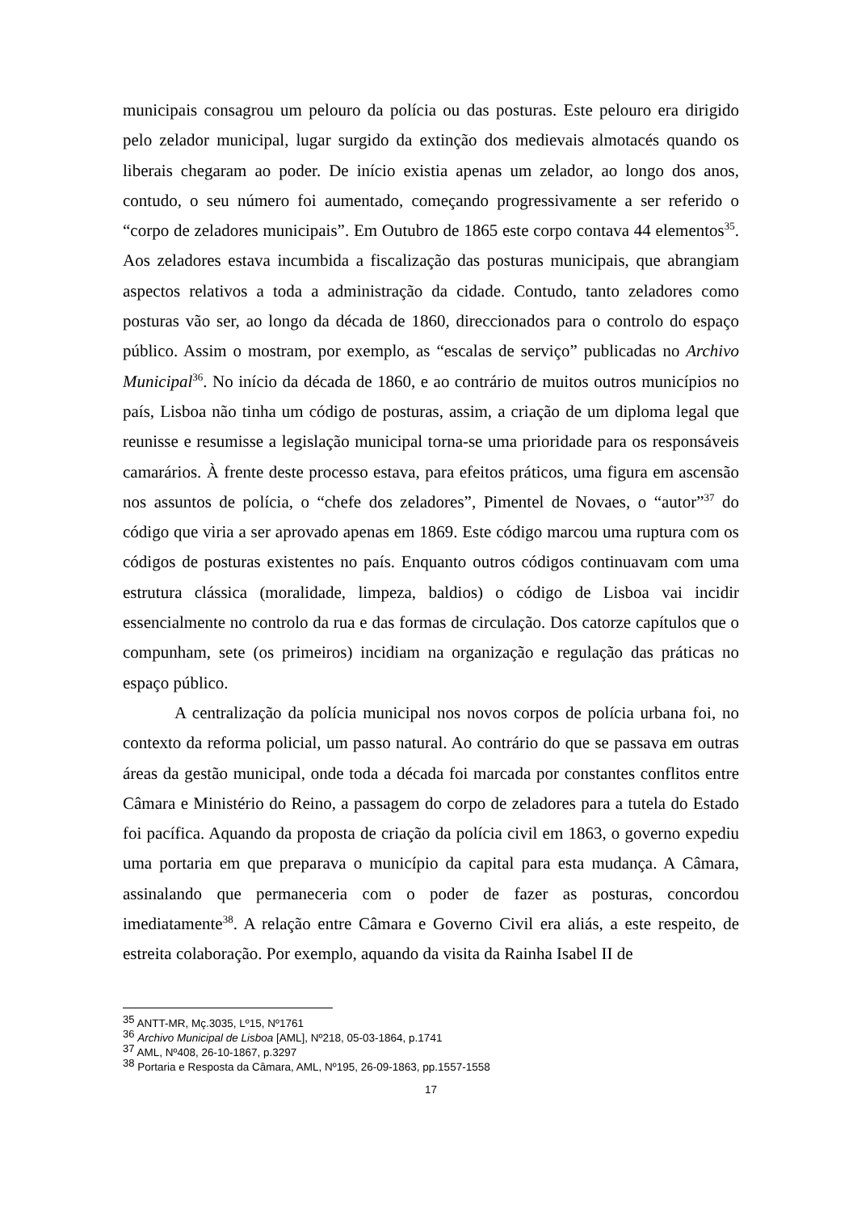municipais consagrou um pelouro da polícia ou das posturas. Este pelouro era dirigido pelo zelador municipal, lugar surgido da extinção dos medievais almotacés quando os liberais chegaram ao poder. De início existia apenas um zelador, ao longo dos anos, contudo, o seu número foi aumentado, começando progressivamente a ser referido o “corpo de zeladores municipais”. Em Outubro de 1865 este corpo contava 44 elementos<sup>35</sup>. Aos zeladores estava incumbida a fiscalização das posturas municipais, que abrangiam aspectos relativos a toda a administração da cidade. Contudo, tanto zeladores como posturas vão ser, ao longo da década de 1860, direccionados para o controlo do espaço público. Assim o mostram, por exemplo, as “escalas de serviço” publicadas no Archivo Municipal<sup>36</sup>. No início da década de 1860, e ao contrário de muitos outros municípios no país, Lisboa não tinha um código de posturas, assim, a criação de um diploma legal que reunisse e resumisse a legislação municipal torna-se uma prioridade para os responsáveis camarários. À frente deste processo estava, para efeitos práticos, uma figura em ascensão nos assuntos de polícia, o “chefe dos zeladores”, Pimentel de Novaes, o “autor”<sup>37</sup> do código que viria a ser aprovado apenas em 1869. Este código marcou uma ruptura com os códigos de posturas existentes no país. Enquanto outros códigos continuavam com uma estrutura clássica (moralidade, limpeza, baldios) o código de Lisboa vai incidir essencialmente no controlo da rua e das formas de circulação. Dos catorze capítulos que o compunham, sete (os primeiros) incidiam na organização e regulação das práticas no espaço público.
A centralização da polícia municipal nos novos corpos de polícia urbana foi, no contexto da reforma policial, um passo natural. Ao contrário do que se passava em outras áreas da gestão municipal, onde toda a década foi marcada por constantes conflitos entre Câmara e Ministério do Reino, a passagem do corpo de zeladores para a tutela do Estado foi pacífica. Aquando da proposta de criação da polícia civil em 1863, o governo expediu uma portaria em que preparava o município da capital para esta mudança. A Câmara, assinalando que permaneceria com o poder de fazer as posturas, concordou imediatamente<sup>38</sup>. A relação entre Câmara e Governo Civil era aliás, a este respeito, de estreita colaboração. Por exemplo, aquando da visita da Rainha Isabel II de
<sup>35</sup> ANTT-MR, Mç.3035, Lº15, Nº1761
<sup>36</sup> Archivo Municipal de Lisboa [AML], Nº218, 05-03-1864, p.1741
<sup>37</sup> AML, Nº408, 26-10-1867, p.3297
<sup>38</sup> Portaria e Resposta da Câmara, AML, Nº195, 26-09-1863, pp.1557-1558
17